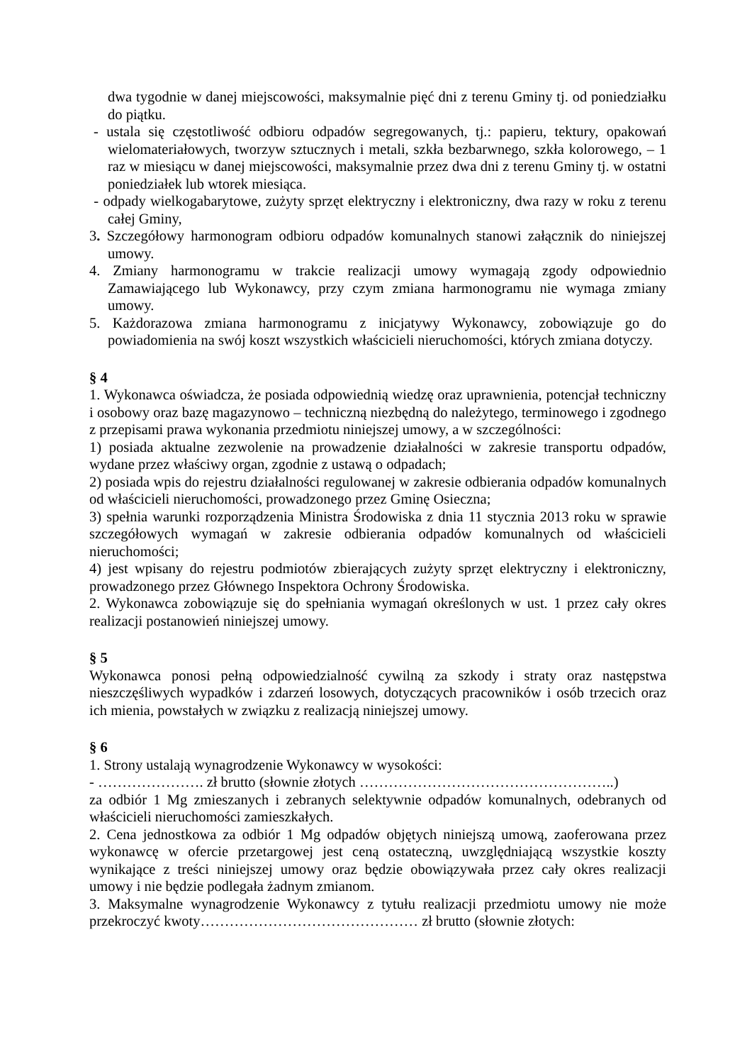dwa tygodnie w danej miejscowości, maksymalnie pięć dni z terenu Gminy tj. od poniedziałku do piątku.
- ustala się częstotliwość odbioru odpadów segregowanych, tj.: papieru, tektury, opakowań wielomateriałowych, tworzyw sztucznych i metali, szkła bezbarwnego, szkła kolorowego, – 1 raz w miesiącu w danej miejscowości, maksymalnie przez dwa dni z terenu Gminy tj. w ostatni poniedziałek lub wtorek miesiąca.
- odpady wielkogabarytowe, zużyty sprzęt elektryczny i elektroniczny, dwa razy w roku z terenu całej Gminy,
3. Szczegółowy harmonogram odbioru odpadów komunalnych stanowi załącznik do niniejszej umowy.
4. Zmiany harmonogramu w trakcie realizacji umowy wymagają zgody odpowiednio Zamawiającego lub Wykonawcy, przy czym zmiana harmonogramu nie wymaga zmiany umowy.
5. Każdorazowa zmiana harmonogramu z inicjatywy Wykonawcy, zobowiązuje go do powiadomienia na swój koszt wszystkich właścicieli nieruchomości, których zmiana dotyczy.
§ 4
1. Wykonawca oświadcza, że posiada odpowiednią wiedzę oraz uprawnienia, potencjał techniczny i osobowy oraz bazę magazynowo – techniczną niezbędną do należytego, terminowego i zgodnego z przepisami prawa wykonania przedmiotu niniejszej umowy, a w szczególności:
1) posiada aktualne zezwolenie na prowadzenie działalności w zakresie transportu odpadów, wydane przez właściwy organ, zgodnie z ustawą o odpadach;
2) posiada wpis do rejestru działalności regulowanej w zakresie odbierania odpadów komunalnych od właścicieli nieruchomości, prowadzonego przez Gminę Osieczna;
3) spełnia warunki rozporządzenia Ministra Środowiska z dnia 11 stycznia 2013 roku w sprawie szczegółowych wymagań w zakresie odbierania odpadów komunalnych od właścicieli nieruchomości;
4) jest wpisany do rejestru podmiotów zbierających zużyty sprzęt elektryczny i elektroniczny, prowadzonego przez Głównego Inspektora Ochrony Środowiska.
2. Wykonawca zobowiązuje się do spełniania wymagań określonych w ust. 1 przez cały okres realizacji postanowień niniejszej umowy.
§ 5
Wykonawca ponosi pełną odpowiedzialność cywilną za szkody i straty oraz następstwa nieszczęśliwych wypadków i zdarzeń losowych, dotyczących pracowników i osób trzecich oraz ich mienia, powstałych w związku z realizacją niniejszej umowy.
§ 6
1. Strony ustalają wynagrodzenie Wykonawcy w wysokości:
- …………………. zł brutto (słownie złotych ……………………………………………..)
za odbiór 1 Mg zmieszanych i zebranych selektywnie odpadów komunalnych, odebranych od właścicieli nieruchomości zamieszkałych.
2. Cena jednostkowa za odbiór 1 Mg odpadów objętych niniejszą umową, zaoferowana przez wykonawcę w ofercie przetargowej jest ceną ostateczną, uwzględniającą wszystkie koszty wynikające z treści niniejszej umowy oraz będzie obowiązywała przez cały okres realizacji umowy i nie będzie podlegała żadnym zmianom.
3. Maksymalne wynagrodzenie Wykonawcy z tytułu realizacji przedmiotu umowy nie może przekroczyć kwoty……………………………………… zł brutto (słownie złotych: